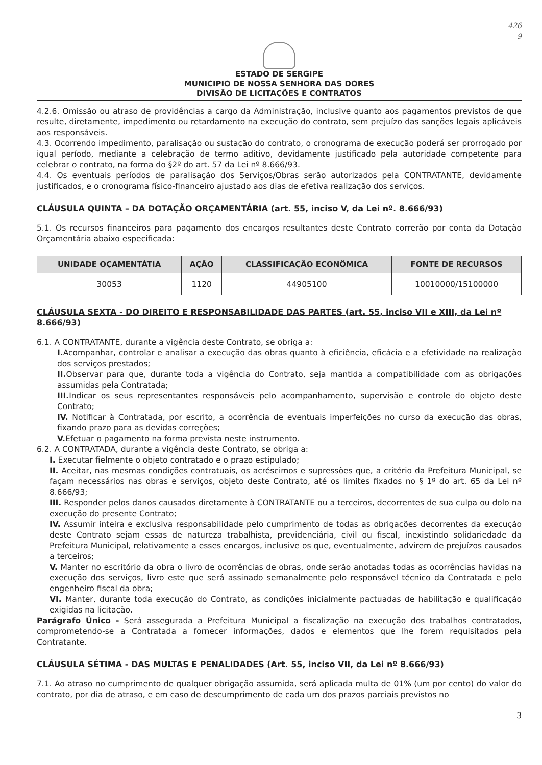426
9
ESTADO DE SERGIPE
MUNICIPIO DE NOSSA SENHORA DAS DORES
DIVISÃO DE LICITAÇÕES E CONTRATOS
4.2.6. Omissão ou atraso de providências a cargo da Administração, inclusive quanto aos pagamentos previstos de que resulte, diretamente, impedimento ou retardamento na execução do contrato, sem prejuízo das sanções legais aplicáveis aos responsáveis.
4.3. Ocorrendo impedimento, paralisação ou sustação do contrato, o cronograma de execução poderá ser prorrogado por igual período, mediante a celebração de termo aditivo, devidamente justificado pela autoridade competente para celebrar o contrato, na forma do §2º do art. 57 da Lei nº 8.666/93.
4.4. Os eventuais períodos de paralisação dos Serviços/Obras serão autorizados pela CONTRATANTE, devidamente justificados, e o cronograma físico-financeiro ajustado aos dias de efetiva realização dos serviços.
CLÁUSULA QUINTA – DA DOTAÇÃO ORÇAMENTÁRIA (art. 55, inciso V, da Lei nº. 8.666/93)
5.1. Os recursos financeiros para pagamento dos encargos resultantes deste Contrato correrão por conta da Dotação Orçamentária abaixo especificada:
| UNIDADE OÇAMENTÁTIA | AÇÃO | CLASSIFICAÇÃO ECONÔMICA | FONTE DE RECURSOS |
| --- | --- | --- | --- |
| 30053 | 1120 | 44905100 | 10010000/15100000 |
CLÁUSULA SEXTA - DO DIREITO E RESPONSABILIDADE DAS PARTES (art. 55, inciso VII e XIII, da Lei nº 8.666/93)
6.1. A CONTRATANTE, durante a vigência deste Contrato, se obriga a:
I. Acompanhar, controlar e analisar a execução das obras quanto à eficiência, eficácia e a efetividade na realização dos serviços prestados;
II. Observar para que, durante toda a vigência do Contrato, seja mantida a compatibilidade com as obrigações assumidas pela Contratada;
III. Indicar os seus representantes responsáveis pelo acompanhamento, supervisão e controle do objeto deste Contrato;
IV. Notificar à Contratada, por escrito, a ocorrência de eventuais imperfeições no curso da execução das obras, fixando prazo para as devidas correções;
V. Efetuar o pagamento na forma prevista neste instrumento.
6.2. A CONTRATADA, durante a vigência deste Contrato, se obriga a:
I. Executar fielmente o objeto contratado e o prazo estipulado;
II. Aceitar, nas mesmas condições contratuais, os acréscimos e supressões que, a critério da Prefeitura Municipal, se façam necessários nas obras e serviços, objeto deste Contrato, até os limites fixados no § 1º do art. 65 da Lei nº 8.666/93;
III. Responder pelos danos causados diretamente à CONTRATANTE ou a terceiros, decorrentes de sua culpa ou dolo na execução do presente Contrato;
IV. Assumir inteira e exclusiva responsabilidade pelo cumprimento de todas as obrigações decorrentes da execução deste Contrato sejam essas de natureza trabalhista, previdenciária, civil ou fiscal, inexistindo solidariedade da Prefeitura Municipal, relativamente a esses encargos, inclusive os que, eventualmente, advirem de prejuízos causados a terceiros;
V. Manter no escritório da obra o livro de ocorrências de obras, onde serão anotadas todas as ocorrências havidas na execução dos serviços, livro este que será assinado semanalmente pelo responsável técnico da Contratada e pelo engenheiro fiscal da obra;
VI. Manter, durante toda execução do Contrato, as condições inicialmente pactuadas de habilitação e qualificação exigidas na licitação.
Parágrafo Único - Será assegurada a Prefeitura Municipal a fiscalização na execução dos trabalhos contratados, comprometendo-se a Contratada a fornecer informações, dados e elementos que lhe forem requisitados pela Contratante.
CLÁUSULA SÉTIMA - DAS MULTAS E PENALIDADES (Art. 55, inciso VII, da Lei nº 8.666/93)
7.1. Ao atraso no cumprimento de qualquer obrigação assumida, será aplicada multa de 01% (um por cento) do valor do contrato, por dia de atraso, e em caso de descumprimento de cada um dos prazos parciais previstos no
3